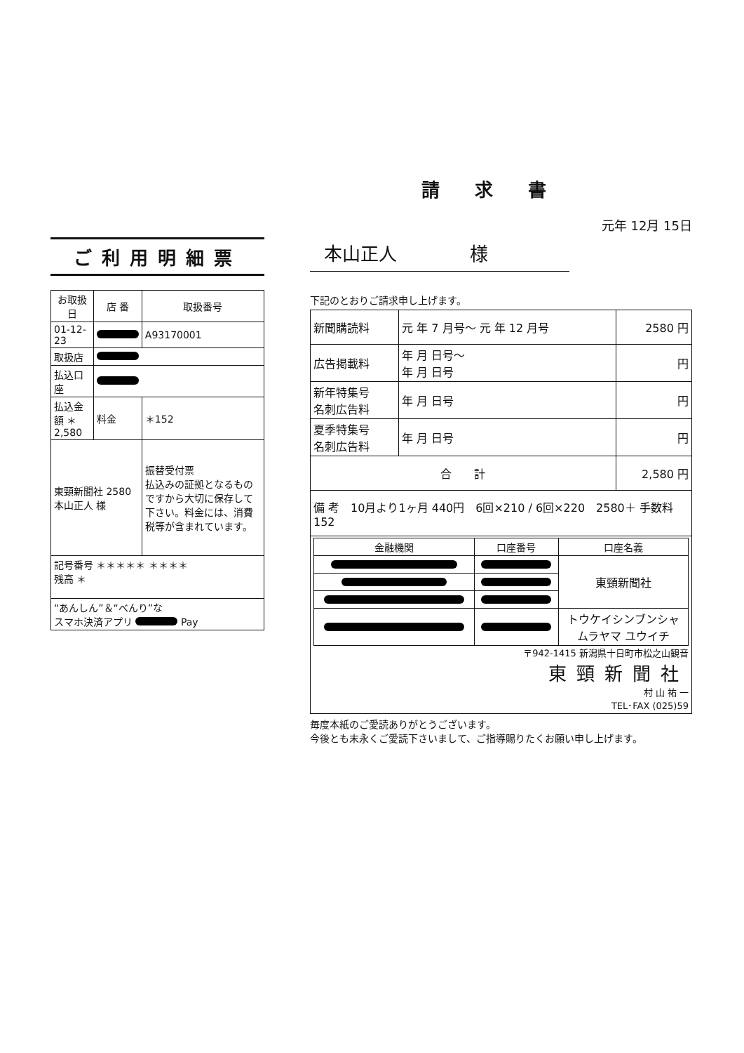ご利用明細票
| お取扱日 | 店 番 | 取扱番号 |
| --- | --- | --- |
| 01-12-23 | | A93170001 |
| 取扱店 | | |
| 払込口座 | | |
| 払込金額 ＊2,580 | 料金 | ＊152 |
| 東頸新聞社 2580 本山正人 様 | | 振替受付票 払込みの証拠となるものですから大切に保存して下さい。料金には、消費税等が含まれています。 |
| 記号番号 ＊＊＊＊＊ ＊＊＊＊ 残高 ＊ | | |
| “あんしん”＆“べんり”な スマホ決済アプリ Pay | | |
請求書
元年 12月 15日
本山正人　　　　様
下記のとおりご請求申し上げます。
| 新聞購読料 | 元 年 7 月号～ 元 年 12 月号 | 2580 円 |
| 広告掲載料 | 年 月 日号～ 年 月 日号 | 円 |
| 新年特集号 名刺広告料 | 年 月 日号 | 円 |
| 夏季特集号 名刺広告料 | 年 月 日号 | 円 |
| 合 計 | | 2,580 円 |
| 備 考 10月より1ヶ月 440円 6回×210 / 6回×220 2580＋ 手数料152 | | |
| / 金融機関 / 口座番号 / 口座名義 / / --- / --- / --- / / / / 東頸新聞社 / / / / トウケイシンブンシャ ムラヤマ ユウイチ / 〒942-1415 新潟県十日町市松之山観音 東頸新聞社 村 山 祐 一 TEL･FAX (025)59 | | |
毎度本紙のご愛読ありがとうございます。
今後とも末永くご愛読下さいまして、ご指導賜りたくお願い申し上げます。